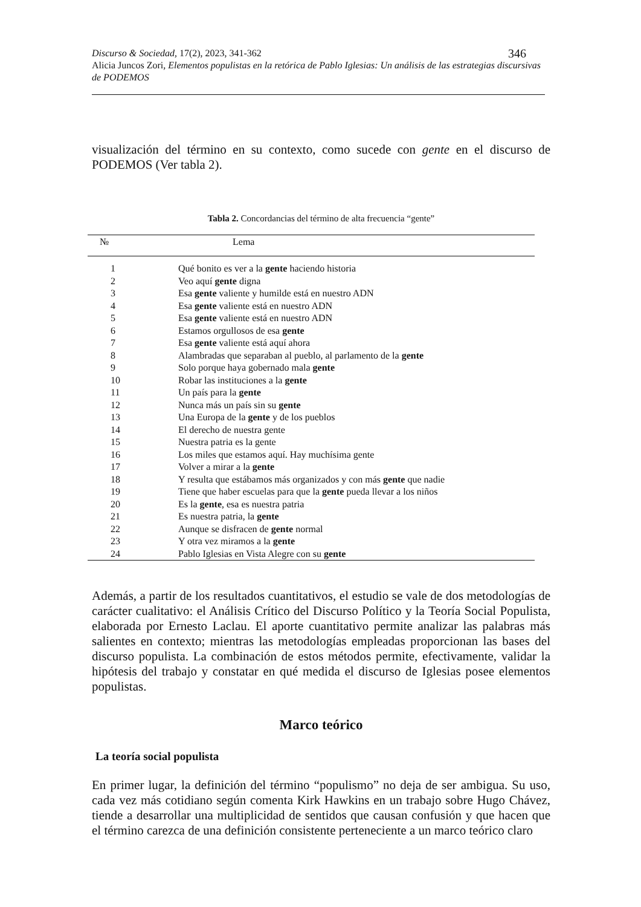Discurso & Sociedad, 17(2), 2023, 341-362 346
Alicia Juncos Zori, Elementos populistas en la retórica de Pablo Iglesias: Un análisis de las estrategias discursivas de PODEMOS
visualización del término en su contexto, como sucede con gente en el discurso de PODEMOS (Ver tabla 2).
Tabla 2. Concordancias del término de alta frecuencia “gente”
| № | Lema |
| --- | --- |
| 1 | Qué bonito es ver a la gente haciendo historia |
| 2 | Veo aquí gente digna |
| 3 | Esa gente valiente y humilde está en nuestro ADN |
| 4 | Esa gente valiente está en nuestro ADN |
| 5 | Esa gente valiente está en nuestro ADN |
| 6 | Estamos orgullosos de esa gente |
| 7 | Esa gente valiente está aquí ahora |
| 8 | Alambradas que separaban al pueblo, al parlamento de la gente |
| 9 | Solo porque haya gobernado mala gente |
| 10 | Robar las instituciones a la gente |
| 11 | Un país para la gente |
| 12 | Nunca más un país sin su gente |
| 13 | Una Europa de la gente y de los pueblos |
| 14 | El derecho de nuestra gente |
| 15 | Nuestra patria es la gente |
| 16 | Los miles que estamos aquí. Hay muchísima gente |
| 17 | Volver a mirar a la gente |
| 18 | Y resulta que estábamos más organizados y con más gente que nadie |
| 19 | Tiene que haber escuelas para que la gente pueda llevar a los niños |
| 20 | Es la gente , esa es nuestra patria |
| 21 | Es nuestra patria, la gente |
| 22 | Aunque se disfracen de gente normal |
| 23 | Y otra vez miramos a la gente |
| 24 | Pablo Iglesias en Vista Alegre con su gente |
Además, a partir de los resultados cuantitativos, el estudio se vale de dos metodologías de carácter cualitativo: el Análisis Crítico del Discurso Político y la Teoría Social Populista, elaborada por Ernesto Laclau. El aporte cuantitativo permite analizar las palabras más salientes en contexto; mientras las metodologías empleadas proporcionan las bases del discurso populista. La combinación de estos métodos permite, efectivamente, validar la hipótesis del trabajo y constatar en qué medida el discurso de Iglesias posee elementos populistas.
Marco teórico
La teoría social populista
En primer lugar, la definición del término “populismo” no deja de ser ambigua. Su uso, cada vez más cotidiano según comenta Kirk Hawkins en un trabajo sobre Hugo Chávez, tiende a desarrollar una multiplicidad de sentidos que causan confusión y que hacen que el término carezca de una definición consistente perteneciente a un marco teórico claro